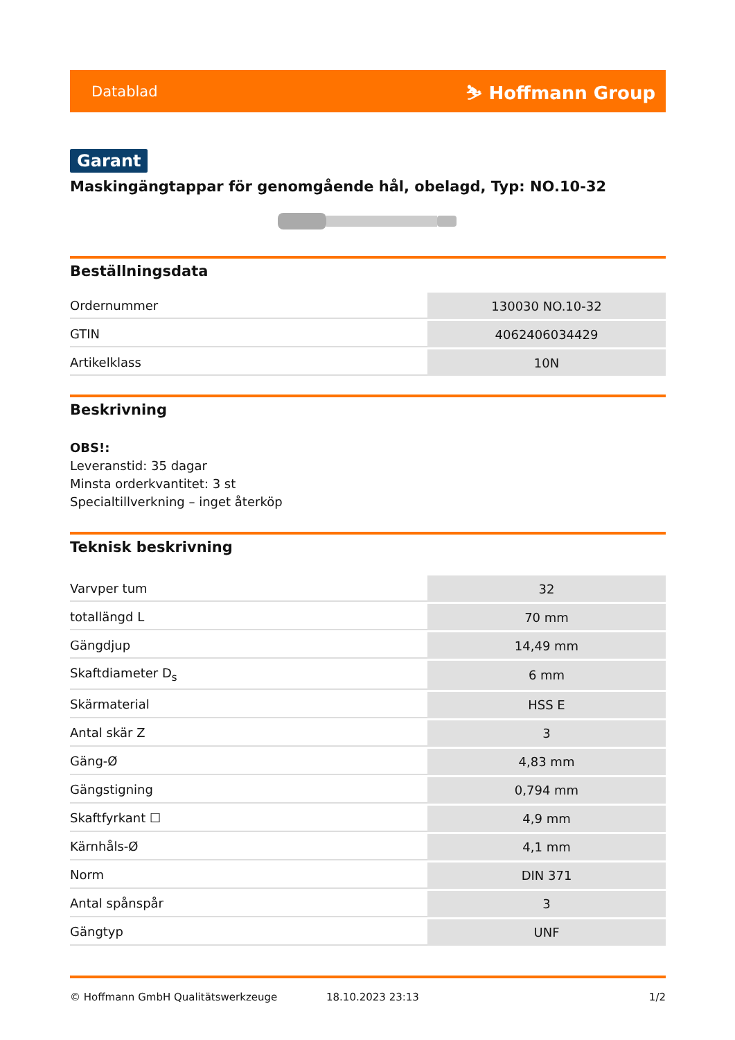Datablad ⛷ Hoffmann Group
Garant
Maskingängtappar för genomgående hål, obelagd, Typ: NO.10-32
Beställningsdata
| Ordernummer | 130030 NO.10-32 |
| GTIN | 4062406034429 |
| Artikelklass | 10N |
Beskrivning
OBS!:
Leveranstid: 35 dagar
Minsta orderkvantitet: 3 st
Specialtillverkning – inget återköp
Teknisk beskrivning
| Varvper tum | 32 |
| totallängd L | 70 mm |
| Gängdjup | 14,49 mm |
| Skaftdiameter D<sub>s</sub> | 6 mm |
| Skärmaterial | HSS E |
| Antal skär Z | 3 |
| Gäng-Ø | 4,83 mm |
| Gängstigning | 0,794 mm |
| Skaftfyrkant ☐ | 4,9 mm |
| Kärnhåls-Ø | 4,1 mm |
| Norm | DIN 371 |
| Antal spånspår | 3 |
| Gängtyp | UNF |
© Hoffmann GmbH Qualitätswerkzeuge 18.10.2023 23:13 1/2